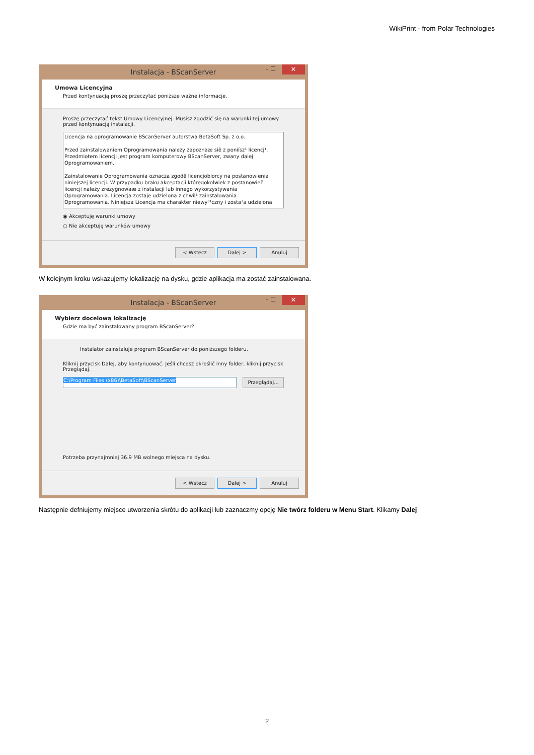WikiPrint - from Polar Technologies
Instalacja - BScanServer – ☐ ✕
Umowa Licencyjna
Przed kontynuacją proszę przeczytać poniższe ważne informacje.
Proszę przeczytać tekst Umowy Licencyjnej. Musisz zgodzić się na warunki tej umowy przed kontynuacją instalacji.
Licencja na oprogramowanie BScanServer autorstwa BetaSoft Sp. z o.o.
Przed zainstalowaniem Oprogramowania należy zapoznaæ siê z poniísz¹ licencj¹. Przedmiotem licencji jest program komputerowy BScanServer, zwany dalej Oprogramowaniem.
Zainstalowanie Oprogramowania oznacza zgodê licencjobiorcy na postanowienia niniejszej licencji. W przypadku braku akceptacji któregokolwiek z postanowieñ licencji należy zrezygnowaæ z instalacji lub innego wykorzystywania Oprogramowania. Licencja zostaje udzielona z chwil¹ zainstalowania Oprogramowania. Niniejsza Licencja ma charakter niewy³¹czny i zosta³a udzielona
◉ Akceptuję warunki umowy
○ Nie akceptuję warunków umowy
< Wstecz Dalej > Anuluj
W kolejnym kroku wskazujemy lokalizację na dysku, gdzie aplikacja ma zostać zainstalowana.
Instalacja - BScanServer – ☐ ✕
Wybierz docelową lokalizację
Gdzie ma być zainstalowany program BScanServer?
Instalator zainstaluje program BScanServer do poniższego folderu.
Kliknij przycisk Dalej, aby kontynuować. Jeśli chcesz określić inny folder, kliknij przycisk Przeglądaj.
C:\Program Files (x86)\BetaSoft\BScanServer Przeglądaj...
Potrzeba przynajmniej 36.9 MB wolnego miejsca na dysku.
< Wstecz Dalej > Anuluj
Następnie defniujemy miejsce utworzenia skrótu do aplikacji lub zaznaczmy opcję Nie twórz folderu w Menu Start. Klikamy Dalej
2